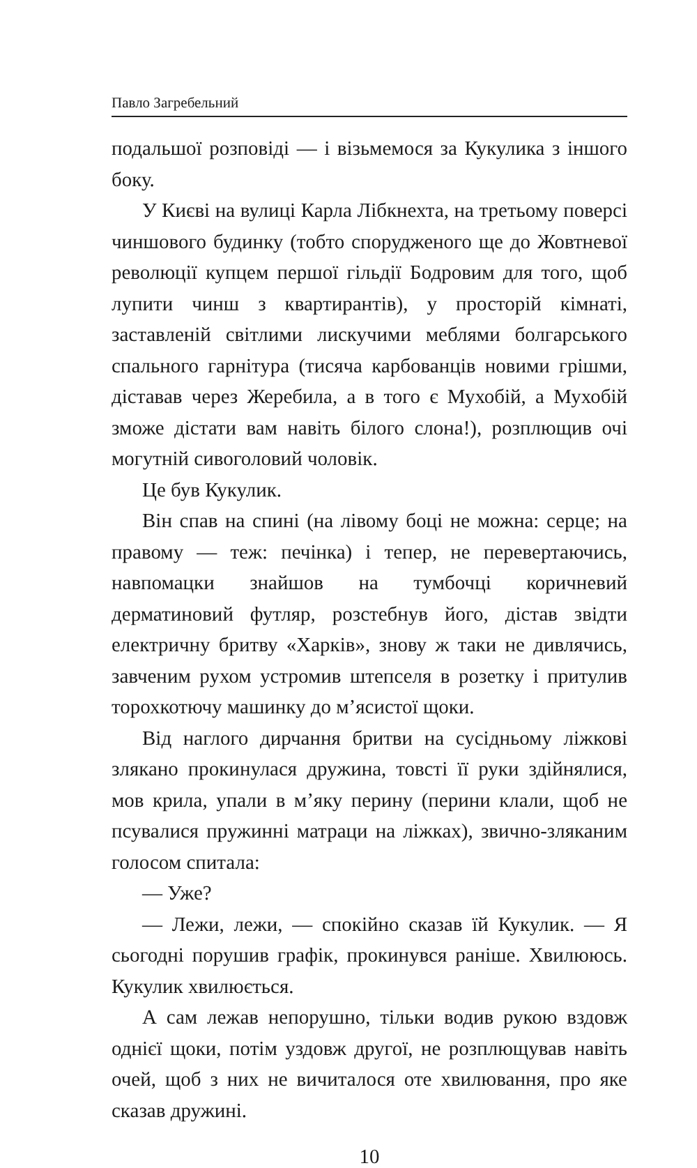Павло Загребельний
подальшої розповіді — і візьмемося за Кукулика з іншого боку.
У Києві на вулиці Карла Лібкнехта, на третьому поверсі чиншового будинку (тобто спорудженого ще до Жовтневої революції купцем першої гільдії Бодровим для того, щоб лупити чинш з квартирантів), у просторій кімнаті, заставленій світлими лискучими меблями болгарського спального гарнітура (тисяча карбованців новими грішми, діставав через Жеребила, а в того є Мухобій, а Мухобій зможе дістати вам навіть білого слона!), розплющив очі могутній сивоголовий чоловік.
Це був Кукулик.
Він спав на спині (на лівому боці не можна: серце; на правому — теж: печінка) і тепер, не перевертаючись, навпомацки знайшов на тумбочці коричневий дерматиновий футляр, розстебнув його, дістав звідти електричну бритву «Харків», знову ж таки не дивлячись, завченим рухом устромив штепселя в розетку і притулив торохкотючу машинку до м’ясистої щоки.
Від наглого дирчання бритви на сусідньому ліжкові злякано прокинулася дружина, товсті її руки здійнялися, мов крила, упали в м’яку перину (перини клали, щоб не псувалися пружинні матраци на ліжках), звично-зляканим голосом спитала:
— Уже?
— Лежи, лежи, — спокійно сказав їй Кукулик. — Я сьогодні порушив графік, прокинувся раніше. Хвилююсь. Кукулик хвилюється.
А сам лежав непорушно, тільки водив рукою вздовж однієї щоки, потім уздовж другої, не розплющував навіть очей, щоб з них не вичиталося оте хвилювання, про яке сказав дружині.
10